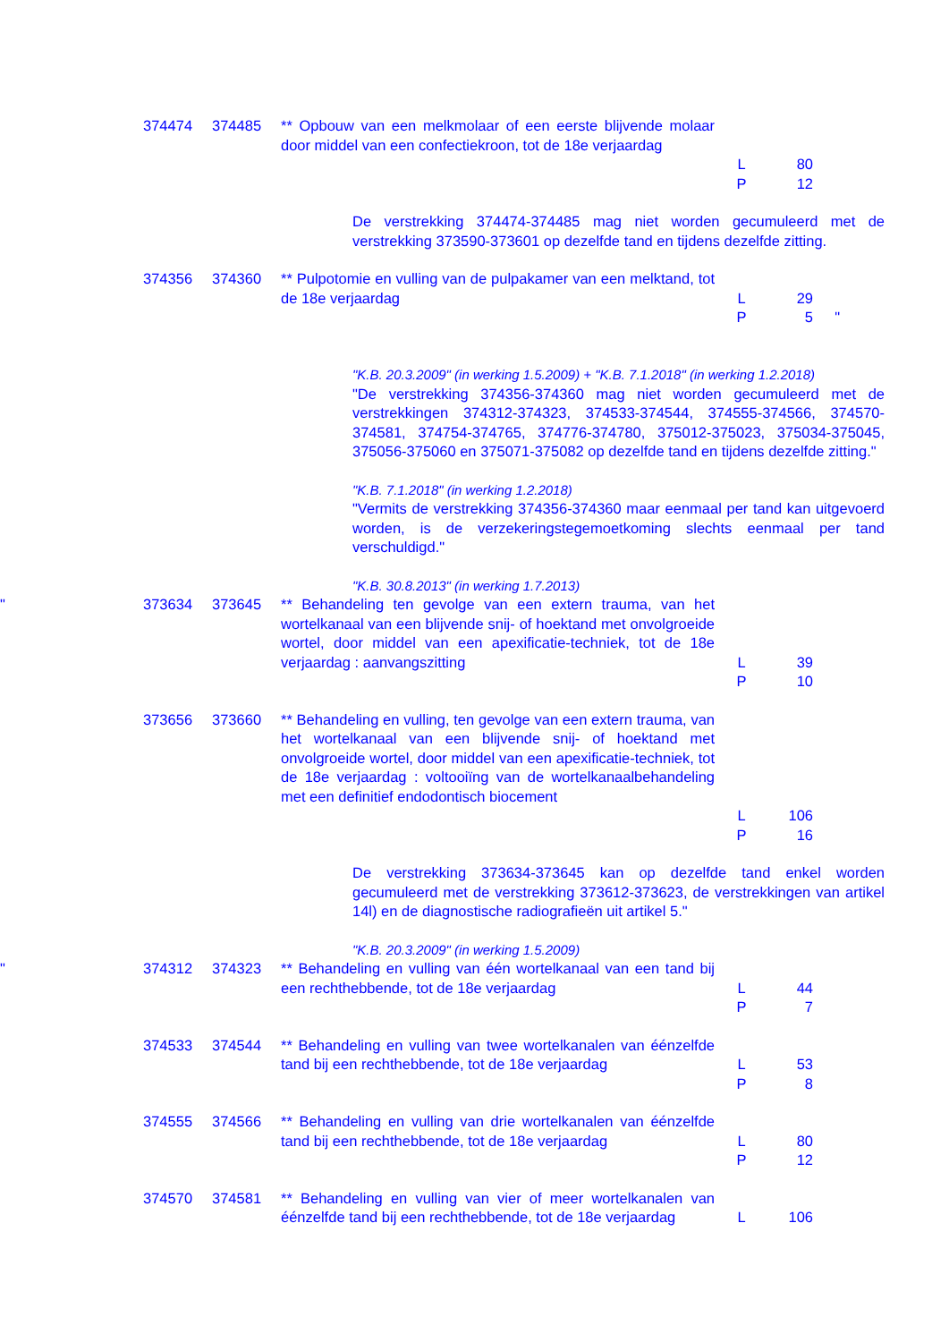374474
374485
** Opbouw van een melkmolaar of een eerste blijvende molaar door middel van een confectiekroon, tot de 18e verjaardag
L
P
80
12
De verstrekking 374474-374485 mag niet worden gecumuleerd met de verstrekking 373590-373601 op dezelfde tand en tijdens dezelfde zitting.
374356
374360
** Pulpotomie en vulling van de pulpakamer van een melktand, tot de 18e verjaardag
L
P
29
5
"
"K.B. 20.3.2009" (in werking 1.5.2009) + "K.B. 7.1.2018" (in werking 1.2.2018)
"De verstrekking 374356-374360 mag niet worden gecumuleerd met de verstrekkingen 374312-374323, 374533-374544, 374555-374566, 374570-374581, 374754-374765, 374776-374780, 375012-375023, 375034-375045, 375056-375060 en 375071-375082 op dezelfde tand en tijdens dezelfde zitting."
"K.B. 7.1.2018" (in werking 1.2.2018)
"Vermits de verstrekking 374356-374360 maar eenmaal per tand kan uitgevoerd worden, is de verzekeringstegemoetkoming slechts eenmaal per tand verschuldigd."
"K.B. 30.8.2013" (in werking 1.7.2013)
"
373634
373645
** Behandeling ten gevolge van een extern trauma, van het wortelkanaal van een blijvende snij- of hoektand met onvolgroeide wortel, door middel van een apexificatie-techniek, tot de 18e verjaardag : aanvangszitting
L
P
39
10
373656
373660
** Behandeling en vulling, ten gevolge van een extern trauma, van het wortelkanaal van een blijvende snij- of hoektand met onvolgroeide wortel, door middel van een apexificatie-techniek, tot de 18e verjaardag : voltooiïng van de wortelkanaalbehandeling met een definitief endodontisch biocement
L
P
106
16
De verstrekking 373634-373645 kan op dezelfde tand enkel worden gecumuleerd met de verstrekking 373612-373623, de verstrekkingen van artikel 14l) en de diagnostische radiografieën uit artikel 5."
"K.B. 20.3.2009" (in werking 1.5.2009)
"
374312
374323
** Behandeling en vulling van één wortelkanaal van een tand bij een rechthebbende, tot de 18e verjaardag
L
P
44
7
374533
374544
** Behandeling en vulling van twee wortelkanalen van éénzelfde tand bij een rechthebbende, tot de 18e verjaardag
L
P
53
8
374555
374566
** Behandeling en vulling van drie wortelkanalen van éénzelfde tand bij een rechthebbende, tot de 18e verjaardag
L
P
80
12
374570
374581
** Behandeling en vulling van vier of meer wortelkanalen van éénzelfde tand bij een rechthebbende, tot de 18e verjaardag
L
106